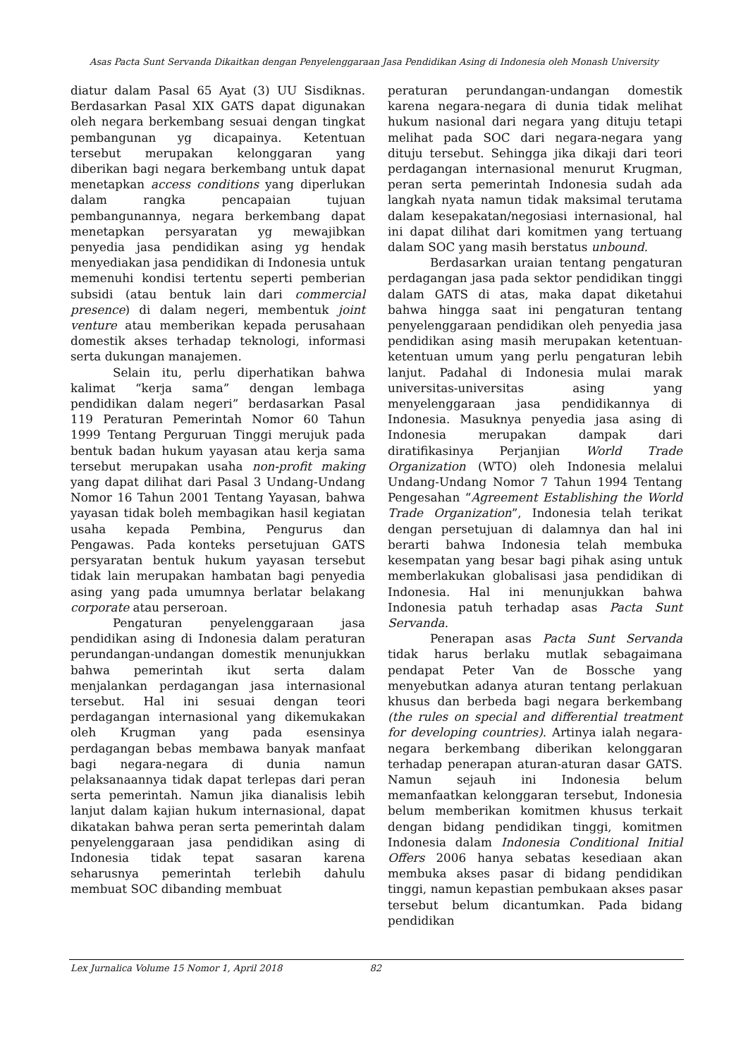Asas Pacta Sunt Servanda Dikaitkan dengan Penyelenggaraan Jasa Pendidikan Asing di Indonesia oleh Monash University
diatur dalam Pasal 65 Ayat (3) UU Sisdiknas. Berdasarkan Pasal XIX GATS dapat digunakan oleh negara berkembang sesuai dengan tingkat pembangunan yg dicapainya. Ketentuan tersebut merupakan kelonggaran yang diberikan bagi negara berkembang untuk dapat menetapkan access conditions yang diperlukan dalam rangka pencapaian tujuan pembangunannya, negara berkembang dapat menetapkan persyaratan yg mewajibkan penyedia jasa pendidikan asing yg hendak menyediakan jasa pendidikan di Indonesia untuk memenuhi kondisi tertentu seperti pemberian subsidi (atau bentuk lain dari commercial presence) di dalam negeri, membentuk joint venture atau memberikan kepada perusahaan domestik akses terhadap teknologi, informasi serta dukungan manajemen.
Selain itu, perlu diperhatikan bahwa kalimat “kerja sama” dengan lembaga pendidikan dalam negeri” berdasarkan Pasal 119 Peraturan Pemerintah Nomor 60 Tahun 1999 Tentang Perguruan Tinggi merujuk pada bentuk badan hukum yayasan atau kerja sama tersebut merupakan usaha non-profit making yang dapat dilihat dari Pasal 3 Undang-Undang Nomor 16 Tahun 2001 Tentang Yayasan, bahwa yayasan tidak boleh membagikan hasil kegiatan usaha kepada Pembina, Pengurus dan Pengawas. Pada konteks persetujuan GATS persyaratan bentuk hukum yayasan tersebut tidak lain merupakan hambatan bagi penyedia asing yang pada umumnya berlatar belakang corporate atau perseroan.
Pengaturan penyelenggaraan jasa pendidikan asing di Indonesia dalam peraturan perundangan-undangan domestik menunjukkan bahwa pemerintah ikut serta dalam menjalankan perdagangan jasa internasional tersebut. Hal ini sesuai dengan teori perdagangan internasional yang dikemukakan oleh Krugman yang pada esensinya perdagangan bebas membawa banyak manfaat bagi negara-negara di dunia namun pelaksanaannya tidak dapat terlepas dari peran serta pemerintah. Namun jika dianalisis lebih lanjut dalam kajian hukum internasional, dapat dikatakan bahwa peran serta pemerintah dalam penyelenggaraan jasa pendidikan asing di Indonesia tidak tepat sasaran karena seharusnya pemerintah terlebih dahulu membuat SOC dibanding membuat
peraturan perundangan-undangan domestik karena negara-negara di dunia tidak melihat hukum nasional dari negara yang dituju tetapi melihat pada SOC dari negara-negara yang dituju tersebut. Sehingga jika dikaji dari teori perdagangan internasional menurut Krugman, peran serta pemerintah Indonesia sudah ada langkah nyata namun tidak maksimal terutama dalam kesepakatan/negosiasi internasional, hal ini dapat dilihat dari komitmen yang tertuang dalam SOC yang masih berstatus unbound.
Berdasarkan uraian tentang pengaturan perdagangan jasa pada sektor pendidikan tinggi dalam GATS di atas, maka dapat diketahui bahwa hingga saat ini pengaturan tentang penyelenggaraan pendidikan oleh penyedia jasa pendidikan asing masih merupakan ketentuan-ketentuan umum yang perlu pengaturan lebih lanjut. Padahal di Indonesia mulai marak universitas-universitas asing yang menyelenggaraan jasa pendidikannya di Indonesia. Masuknya penyedia jasa asing di Indonesia merupakan dampak dari diratifikasinya Perjanjian World Trade Organization (WTO) oleh Indonesia melalui Undang-Undang Nomor 7 Tahun 1994 Tentang Pengesahan “Agreement Establishing the World Trade Organization”, Indonesia telah terikat dengan persetujuan di dalamnya dan hal ini berarti bahwa Indonesia telah membuka kesempatan yang besar bagi pihak asing untuk memberlakukan globalisasi jasa pendidikan di Indonesia. Hal ini menunjukkan bahwa Indonesia patuh terhadap asas Pacta Sunt Servanda.
Penerapan asas Pacta Sunt Servanda tidak harus berlaku mutlak sebagaimana pendapat Peter Van de Bossche yang menyebutkan adanya aturan tentang perlakuan khusus dan berbeda bagi negara berkembang (the rules on special and differential treatment for developing countries). Artinya ialah negara-negara berkembang diberikan kelonggaran terhadap penerapan aturan-aturan dasar GATS. Namun sejauh ini Indonesia belum memanfaatkan kelonggaran tersebut, Indonesia belum memberikan komitmen khusus terkait dengan bidang pendidikan tinggi, komitmen Indonesia dalam Indonesia Conditional Initial Offers 2006 hanya sebatas kesediaan akan membuka akses pasar di bidang pendidikan tinggi, namun kepastian pembukaan akses pasar tersebut belum dicantumkan. Pada bidang pendidikan
Lex Jurnalica Volume 15 Nomor 1, April 2018 82